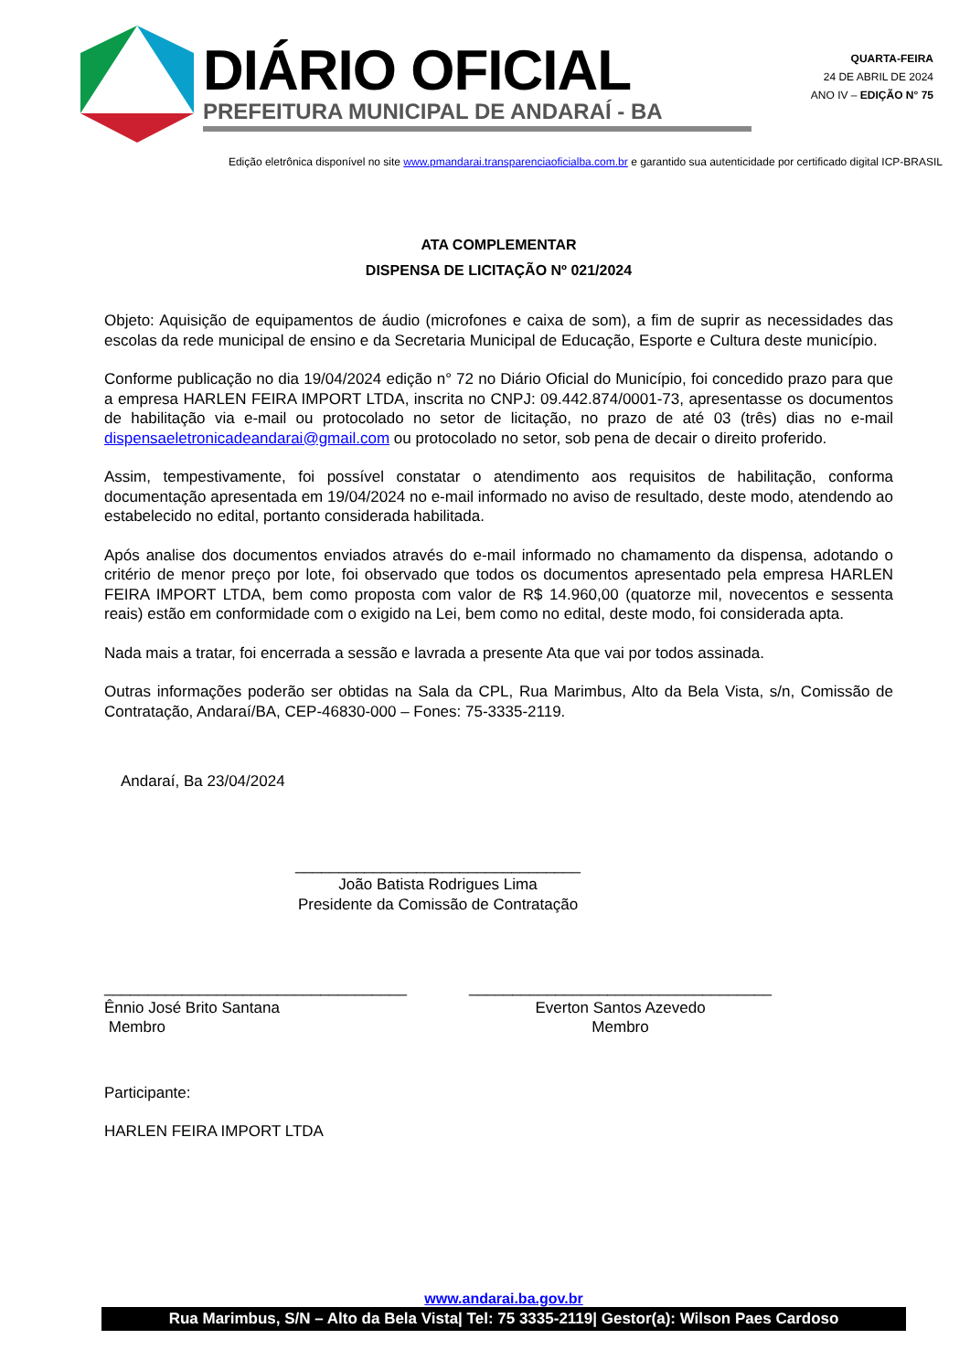DIÁRIO OFICIAL
PREFEITURA MUNICIPAL DE ANDARAÍ - BA
QUARTA-FEIRA
24 DE ABRIL DE 2024
ANO IV – EDIÇÃO N° 75
Edição eletrônica disponível no site www.pmandarai.transparenciaoficialba.com.br e garantido sua autenticidade por certificado digital ICP-BRASIL
ATA COMPLEMENTAR
DISPENSA DE LICITAÇÃO Nº 021/2024
Objeto: Aquisição de equipamentos de áudio (microfones e caixa de som), a fim de suprir as necessidades das escolas da rede municipal de ensino e da Secretaria Municipal de Educação, Esporte e Cultura deste município.
Conforme publicação no dia 19/04/2024 edição n° 72 no Diário Oficial do Município, foi concedido prazo para que a empresa HARLEN FEIRA IMPORT LTDA, inscrita no CNPJ: 09.442.874/0001-73, apresentasse os documentos de habilitação via e-mail ou protocolado no setor de licitação, no prazo de até 03 (três) dias no e-mail dispensaeletronicadeandarai@gmail.com ou protocolado no setor, sob pena de decair o direito proferido.
Assim, tempestivamente, foi possível constatar o atendimento aos requisitos de habilitação, conforma documentação apresentada em 19/04/2024 no e-mail informado no aviso de resultado, deste modo, atendendo ao estabelecido no edital, portanto considerada habilitada.
Após analise dos documentos enviados através do e-mail informado no chamamento da dispensa, adotando o critério de menor preço por lote, foi observado que todos os documentos apresentado pela empresa HARLEN FEIRA IMPORT LTDA, bem como proposta com valor de R$ 14.960,00 (quatorze mil, novecentos e sessenta reais) estão em conformidade com o exigido na Lei, bem como no edital, deste modo, foi considerada apta.
Nada mais a tratar, foi encerrada a sessão e lavrada a presente Ata que vai por todos assinada.
Outras informações poderão ser obtidas na Sala da CPL, Rua Marimbus, Alto da Bela Vista, s/n, Comissão de Contratação, Andaraí/BA, CEP-46830-000 – Fones: 75-3335-2119.
Andaraí, Ba 23/04/2024
_________________________________
João Batista Rodrigues Lima
Presidente da Comissão de Contratação
___________________________________
Ênnio José Brito Santana
Membro
___________________________________
Everton Santos Azevedo
Membro
Participante:
HARLEN FEIRA IMPORT LTDA
www.andarai.ba.gov.br
Rua Marimbus, S/N – Alto da Bela Vista| Tel: 75 3335-2119| Gestor(a): Wilson Paes Cardoso